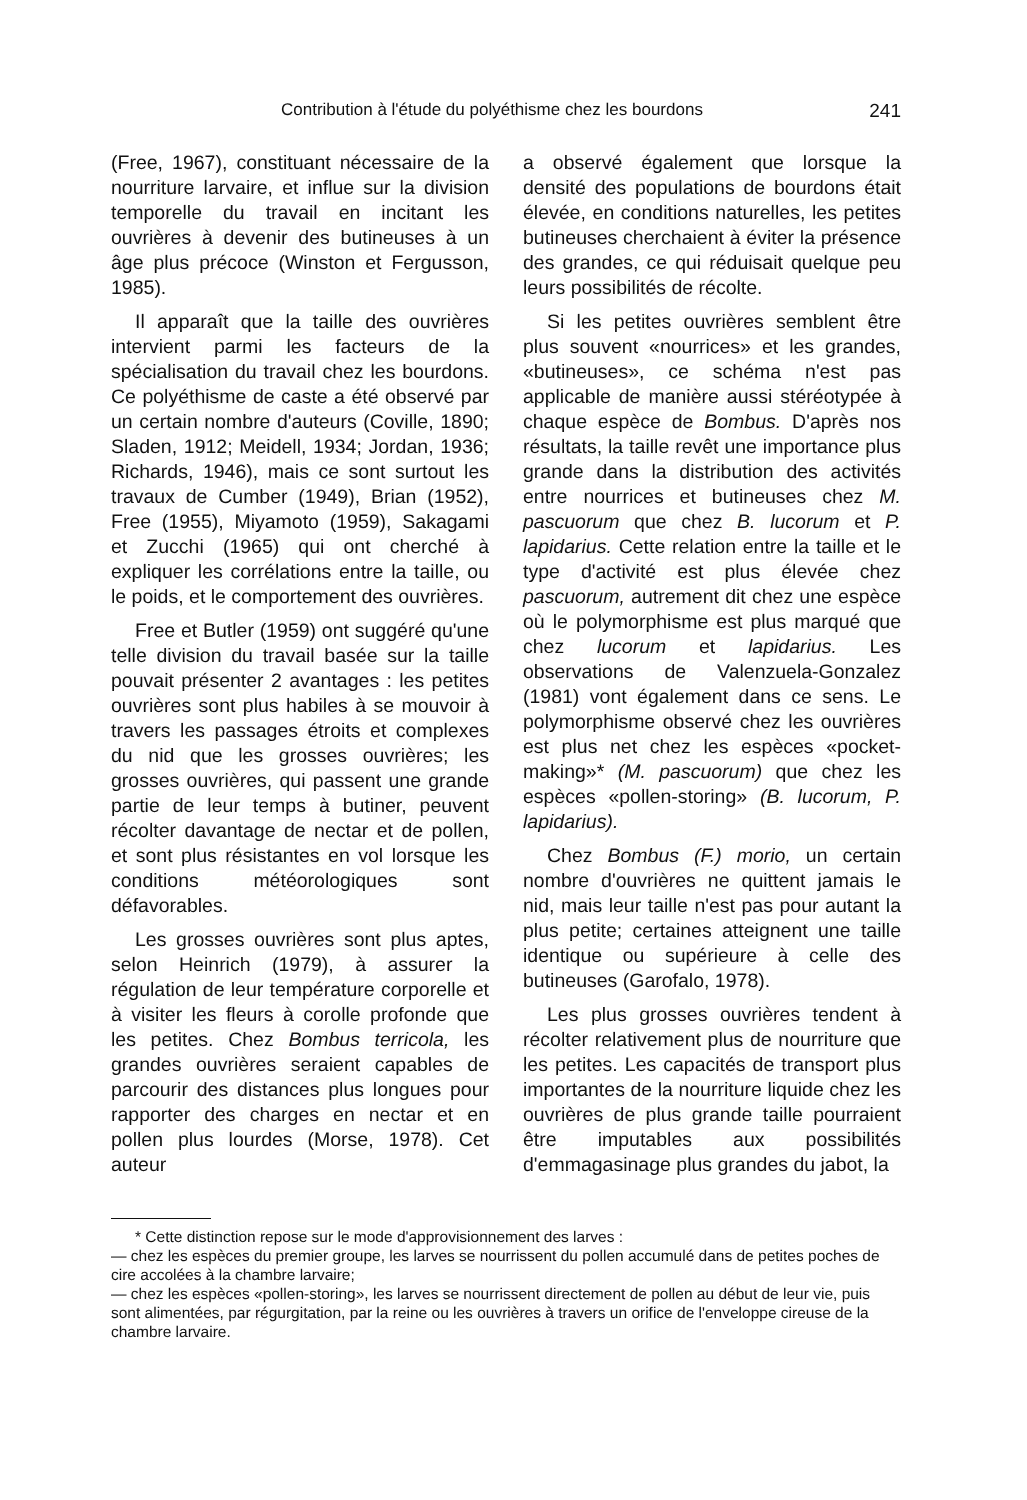Contribution à l'étude du polyéthisme chez les bourdons 241
(Free, 1967), constituant nécessaire de la nourriture larvaire, et influe sur la division temporelle du travail en incitant les ouvrières à devenir des butineuses à un âge plus précoce (Winston et Fergusson, 1985).
Il apparaît que la taille des ouvrières intervient parmi les facteurs de la spécialisation du travail chez les bourdons. Ce polyéthisme de caste a été observé par un certain nombre d'auteurs (Coville, 1890; Sladen, 1912; Meidell, 1934; Jordan, 1936; Richards, 1946), mais ce sont surtout les travaux de Cumber (1949), Brian (1952), Free (1955), Miyamoto (1959), Sakagami et Zucchi (1965) qui ont cherché à expliquer les corrélations entre la taille, ou le poids, et le comportement des ouvrières.
Free et Butler (1959) ont suggéré qu'une telle division du travail basée sur la taille pouvait présenter 2 avantages : les petites ouvrières sont plus habiles à se mouvoir à travers les passages étroits et complexes du nid que les grosses ouvrières; les grosses ouvrières, qui passent une grande partie de leur temps à butiner, peuvent récolter davantage de nectar et de pollen, et sont plus résistantes en vol lorsque les conditions météorologiques sont défavorables.
Les grosses ouvrières sont plus aptes, selon Heinrich (1979), à assurer la régulation de leur température corporelle et à visiter les fleurs à corolle profonde que les petites. Chez Bombus terricola, les grandes ouvrières seraient capables de parcourir des distances plus longues pour rapporter des charges en nectar et en pollen plus lourdes (Morse, 1978). Cet auteur
a observé également que lorsque la densité des populations de bourdons était élevée, en conditions naturelles, les petites butineuses cherchaient à éviter la présence des grandes, ce qui réduisait quelque peu leurs possibilités de récolte.
Si les petites ouvrières semblent être plus souvent «nourrices» et les grandes, «butineuses», ce schéma n'est pas applicable de manière aussi stéréotypée à chaque espèce de Bombus. D'après nos résultats, la taille revêt une importance plus grande dans la distribution des activités entre nourrices et butineuses chez M. pascuorum que chez B. lucorum et P. lapidarius. Cette relation entre la taille et le type d'activité est plus élevée chez pascuorum, autrement dit chez une espèce où le polymorphisme est plus marqué que chez lucorum et lapidarius. Les observations de Valenzuela-Gonzalez (1981) vont également dans ce sens. Le polymorphisme observé chez les ouvrières est plus net chez les espèces «pocket-making»* (M. pascuorum) que chez les espèces «pollen-storing» (B. lucorum, P. lapidarius).
Chez Bombus (F.) morio, un certain nombre d'ouvrières ne quittent jamais le nid, mais leur taille n'est pas pour autant la plus petite; certaines atteignent une taille identique ou supérieure à celle des butineuses (Garofalo, 1978).
Les plus grosses ouvrières tendent à récolter relativement plus de nourriture que les petites. Les capacités de transport plus importantes de la nourriture liquide chez les ouvrières de plus grande taille pourraient être imputables aux possibilités d'emmagasinage plus grandes du jabot, la
* Cette distinction repose sur le mode d'approvisionnement des larves :
— chez les espèces du premier groupe, les larves se nourrissent du pollen accumulé dans de petites poches de cire accolées à la chambre larvaire;
— chez les espèces «pollen-storing», les larves se nourrissent directement de pollen au début de leur vie, puis sont alimentées, par régurgitation, par la reine ou les ouvrières à travers un orifice de l'enveloppe cireuse de la chambre larvaire.